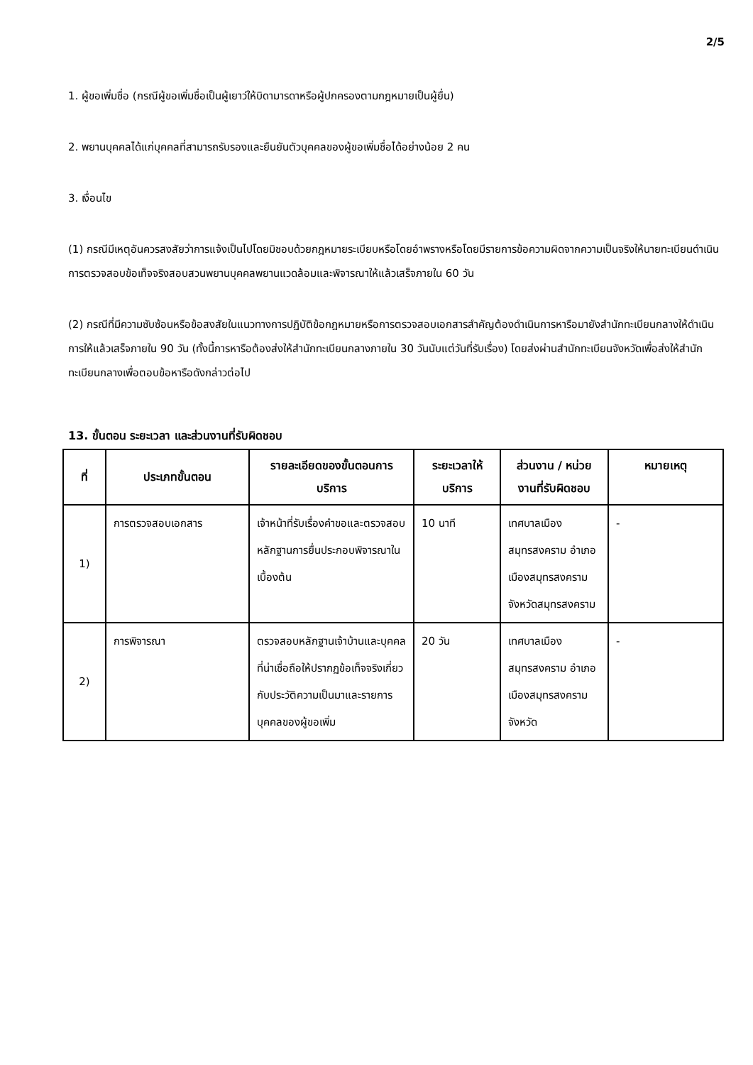2/5
1. ผู้ขอเพิ่มชื่อ (กรณีผู้ขอเพิ่มชื่อเป็นผู้เยาว์ให้บิดามารดาหรือผู้ปกครองตามกฎหมายเป็นผู้ยื่น)
2. พยานบุคคลได้แก่บุคคลที่สามารถรับรองและยืนยันตัวบุคคลของผู้ขอเพิ่มชื่อได้อย่างน้อย 2 คน
3. เงื่อนไข
(1) กรณีมีเหตุอันควรสงสัยว่าการแจ้งเป็นไปโดยมิชอบด้วยกฎหมายระเบียบหรือโดยอำพรางหรือโดยมีรายการข้อความผิดจากความเป็นจริงให้นายทะเบียนดำเนินการตรวจสอบข้อเท็จจริงสอบสวนพยานบุคคลพยานแวดล้อมและพิจารณาให้แล้วเสร็จภายใน 60 วัน
(2) กรณีที่มีความซับซ้อนหรือข้อสงสัยในแนวทางการปฏิบัติข้อกฎหมายหรือการตรวจสอบเอกสารสำคัญต้องดำเนินการหารือมายังสำนักทะเบียนกลางให้ดำเนินการให้แล้วเสร็จภายใน 90 วัน (ทั้งนี้การหารือต้องส่งให้สำนักทะเบียนกลางภายใน 30 วันนับแต่วันที่รับเรื่อง) โดยส่งผ่านสำนักทะเบียนจังหวัดเพื่อส่งให้สำนักทะเบียนกลางเพื่อตอบข้อหารือดังกล่าวต่อไป
13. ขั้นตอน ระยะเวลา และส่วนงานที่รับผิดชอบ
| ที่ | ประเภทขั้นตอน | รายละเอียดของขั้นตอนการบริการ | ระยะเวลาให้บริการ | ส่วนงาน / หน่วยงานที่รับผิดชอบ | หมายเหตุ |
| --- | --- | --- | --- | --- | --- |
| 1) | การตรวจสอบเอกสาร | เจ้าหน้าที่รับเรื่องคำขอและตรวจสอบหลักฐานการยื่นประกอบพิจารณาในเบื้องต้น | 10 นาที | เทศบาลเมืองสมุทรสงคราม อำเภอเมืองสมุทรสงคราม จังหวัดสมุทรสงคราม | - |
| 2) | การพิจารณา | ตรวจสอบหลักฐานเจ้าบ้านและบุคคลที่น่าเชื่อถือให้ปรากฏข้อเท็จจริงเกี่ยวกับประวัติความเป็นมาและรายการบุคคลของผู้ขอเพิ่ม | 20 วัน | เทศบาลเมืองสมุทรสงคราม อำเภอเมืองสมุทรสงคราม จังหวัด | - |